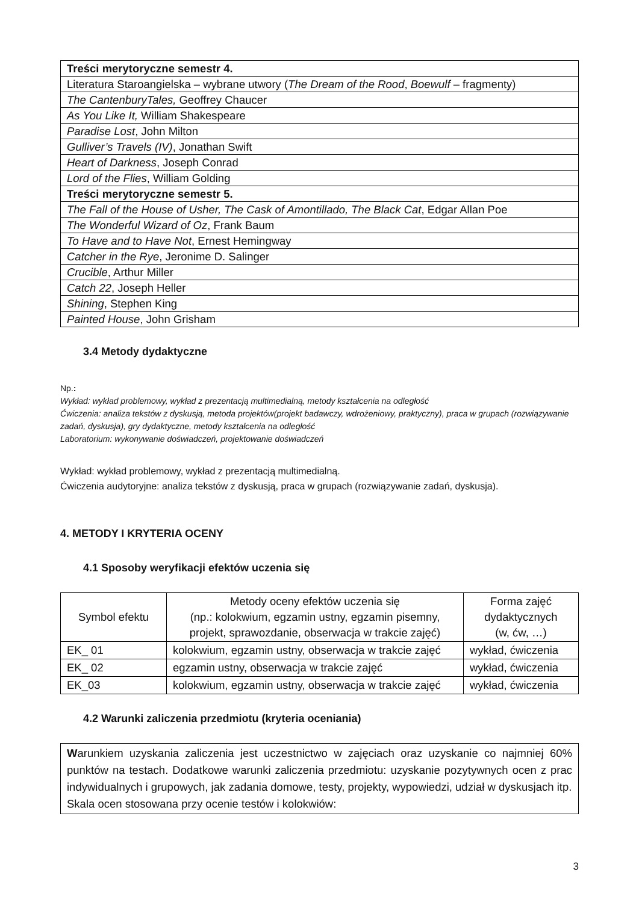| Treści merytoryczne semestr 4. |
| Literatura Staroangielska – wybrane utwory ( The Dream of the Rood , Boewulf – fragmenty) |
| The CantenburyTales, Geoffrey Chaucer |
| As You Like It, William Shakespeare |
| Paradise Lost , John Milton |
| Gulliver’s Travels (IV) , Jonathan Swift |
| Heart of Darkness , Joseph Conrad |
| Lord of the Flies , William Golding |
| Treści merytoryczne semestr 5. |
| The Fall of the House of Usher, The Cask of Amontillado, The Black Cat , Edgar Allan Poe |
| The Wonderful Wizard of Oz , Frank Baum |
| To Have and to Have Not , Ernest Hemingway |
| Catcher in the Rye , Jeronime D. Salinger |
| Crucible , Arthur Miller |
| Catch 22 , Joseph Heller |
| Shining , Stephen King |
| Painted House , John Grisham |
3.4 Metody dydaktyczne
Np.:
Wykład: wykład problemowy, wykład z prezentacją multimedialną, metody kształcenia na odległość
Ćwiczenia: analiza tekstów z dyskusją, metoda projektów(projekt badawczy, wdrożeniowy, praktyczny), praca w grupach (rozwiązywanie zadań, dyskusja), gry dydaktyczne, metody kształcenia na odległość
Laboratorium: wykonywanie doświadczeń, projektowanie doświadczeń
Wykład: wykład problemowy, wykład z prezentacją multimedialną.
Ćwiczenia audytoryjne: analiza tekstów z dyskusją, praca w grupach (rozwiązywanie zadań, dyskusja).
4. METODY I KRYTERIA OCENY
4.1 Sposoby weryfikacji efektów uczenia się
| Symbol efektu | Metody oceny efektów uczenia się (np.: kolokwium, egzamin ustny, egzamin pisemny, projekt, sprawozdanie, obserwacja w trakcie zajęć) | Forma zajęć dydaktycznych (w, ćw, …) |
| --- | --- | --- |
| EK_ 01 | kolokwium, egzamin ustny, obserwacja w trakcie zajęć | wykład, ćwiczenia |
| EK_ 02 | egzamin ustny, obserwacja w trakcie zajęć | wykład, ćwiczenia |
| EK_03 | kolokwium, egzamin ustny, obserwacja w trakcie zajęć | wykład, ćwiczenia |
4.2 Warunki zaliczenia przedmiotu (kryteria oceniania)
Warunkiem uzyskania zaliczenia jest uczestnictwo w zajęciach oraz uzyskanie co najmniej 60% punktów na testach. Dodatkowe warunki zaliczenia przedmiotu: uzyskanie pozytywnych ocen z prac indywidualnych i grupowych, jak zadania domowe, testy, projekty, wypowiedzi, udział w dyskusjach itp.
Skala ocen stosowana przy ocenie testów i kolokwiów:
3